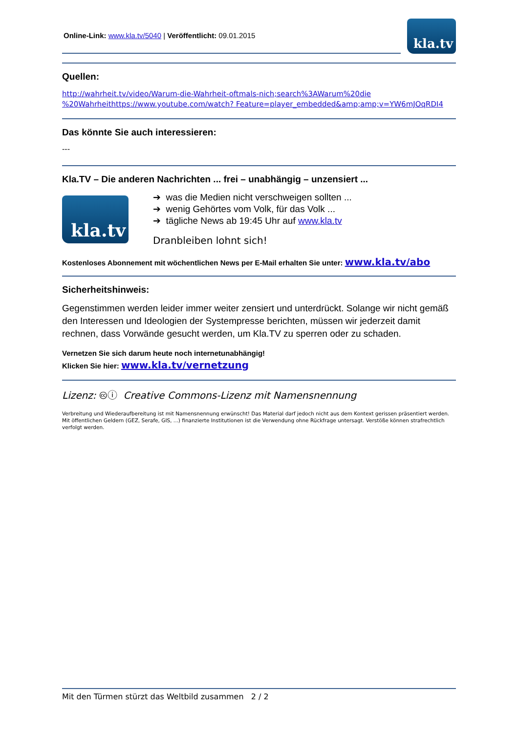Online-Link: www.kla.tv/5040 | Veröffentlicht: 09.01.2015
kla.tv
Quellen:
http://wahrheit.tv/video/Warum-die-Wahrheit-oftmals-nich;search%3AWarum%20die %20Wahrheithttps://www.youtube.com/watch? Feature=player_embedded&amp;amp;v=YW6mJOqRDI4
Das könnte Sie auch interessieren:
---
Kla.TV – Die anderen Nachrichten ... frei – unabhängig – unzensiert ...
kla.tv
➔ was die Medien nicht verschweigen sollten ...
➔ wenig Gehörtes vom Volk, für das Volk ...
➔ tägliche News ab 19:45 Uhr auf www.kla.tv
Dranbleiben lohnt sich!
Kostenloses Abonnement mit wöchentlichen News per E-Mail erhalten Sie unter: www.kla.tv/abo
Sicherheitshinweis:
Gegenstimmen werden leider immer weiter zensiert und unterdrückt. Solange wir nicht gemäß den Interessen und Ideologien der Systempresse berichten, müssen wir jederzeit damit rechnen, dass Vorwände gesucht werden, um Kla.TV zu sperren oder zu schaden.
Vernetzen Sie sich darum heute noch internetunabhängig!
Klicken Sie hier: www.kla.tv/vernetzung
Lizenz: 🅭ⓘ Creative Commons-Lizenz mit Namensnennung
Verbreitung und Wiederaufbereitung ist mit Namensnennung erwünscht! Das Material darf jedoch nicht aus dem Kontext gerissen präsentiert werden. Mit öffentlichen Geldern (GEZ, Serafe, GIS, ...) finanzierte Institutionen ist die Verwendung ohne Rückfrage untersagt. Verstöße können strafrechtlich verfolgt werden.
Mit den Türmen stürzt das Weltbild zusammen 2 / 2